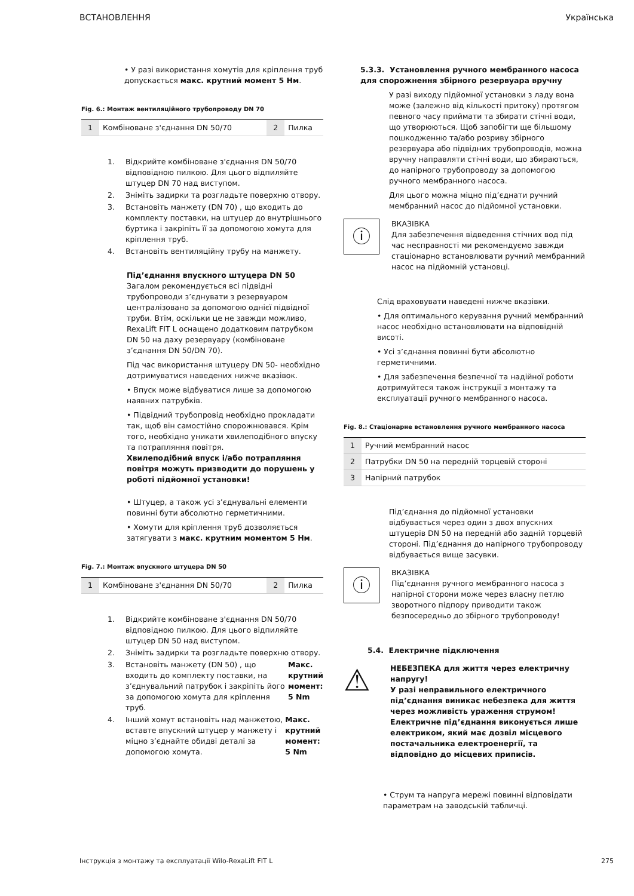ВСТАНОВЛЕННЯ Українська
• У разі використання хомутів для кріплення труб допускається макс. крутний момент 5 Нм.
Fig. 6.: Монтаж вентиляційного трубопроводу DN 70
| 1 | Комбіноване з'єднання DN 50/70 | 2 | Пилка |
1. Відкрийте комбіноване з'єднання DN 50/70 відповідною пилкою. Для цього відпиляйте штуцер DN 70 над виступом.
2. Зніміть задирки та розгладьте поверхню отвору.
3. Встановіть манжету (DN 70) , що входить до комплекту поставки, на штуцер до внутрішнього буртика і закріпіть її за допомогою хомута для кріплення труб.
4. Встановіть вентиляційну трубу на манжету.
Під’єднання впускного штуцера DN 50
Загалом рекомендується всі підвідні трубопроводи з’єднувати з резервуаром централізовано за допомогою однієї підвідної труби. Втім, оскільки це не завжди можливо, RexaLift FIT L оснащено додатковим патрубком DN 50 на даху резервуару (комбіноване з’єднання DN 50/DN 70).
Під час використання штуцеру DN 50- необхідно дотримуватися наведених нижче вказівок.
• Впуск може відбуватися лише за допомогою наявних патрубків.
• Підвідний трубопровід необхідно прокладати так, щоб він самостійно спорожнювався. Крім того, необхідно уникати хвилеподібного впуску та потрапляння повітря.
Хвилеподібний впуск і/або потрапляння повітря можуть призводити до порушень у роботі підйомної установки!
• Штуцер, а також усі з’єднувальні елементи повинні бути абсолютно герметичними.
• Хомути для кріплення труб дозволяється затягувати з макс. крутним моментом 5 Нм.
Fig. 7.: Монтаж впускного штуцера DN 50
| 1 | Комбіноване з'єднання DN 50/70 | 2 | Пилка |
1. Відкрийте комбіноване з'єднання DN 50/70 відповідною пилкою. Для цього відпиляйте штуцер DN 50 над виступом.
2. Зніміть задирки та розгладьте поверхню отвору.
3. Встановіть манжету (DN 50) , що входить до комплекту поставки, на з’єднувальний патрубок і закріпіть його за допомогою хомута для кріплення труб. Макс. крутний момент: 5 Nm
4. Інший хомут встановіть над манжетою, вставте впускний штуцер у манжету і міцно з’єднайте обидві деталі за допомогою хомута. Макс. крутний момент: 5 Nm
5.3.3. Установлення ручного мембранного насоса для спорожнення збірного резервуара вручну
У разі виходу підйомної установки з ладу вона може (залежно від кількості притоку) протягом певного часу приймати та збирати стічні води, що утворюються. Щоб запобігти ще більшому пошкодженню та/або розриву збірного резервуара або підвідних трубопроводів, можна вручну направляти стічні води, що збираються, до напірного трубопроводу за допомогою ручного мембранного насоса.
Для цього можна міцно під’єднати ручний мембранний насос до підйомної установки.
ⓘ
ВКАЗІВКА
Для забезпечення відведення стічних вод під час несправності ми рекомендуємо завжди стаціонарно встановлювати ручний мембранний насос на підйомній установці.
Слід враховувати наведені нижче вказівки.
• Для оптимального керування ручний мембранний насос необхідно встановлювати на відповідній висоті.
• Усі з’єднання повинні бути абсолютно герметичними.
• Для забезпечення безпечної та надійної роботи дотримуйтеся також інструкції з монтажу та експлуатації ручного мембранного насоса.
Fig. 8.: Стаціонарне встановлення ручного мембранного насоса
| 1 | Ручний мембранний насос |
| 2 | Патрубки DN 50 на передній торцевій стороні |
| 3 | Напірний патрубок |
Під’єднання до підйомної установки відбувається через один з двох впускних штуцерів DN 50 на передній або задній торцевій стороні. Під’єднання до напірного трубопроводу відбувається вище засувки.
ⓘ
ВКАЗІВКА
Під’єднання ручного мембранного насоса з напірної сторони може через власну петлю зворотного підпору приводити також безпосередньо до збірного трубопроводу!
5.4. Електричне підключення
⚠
НЕБЕЗПЕКА для життя через електричну напругу!
У разі неправильного електричного під’єднання виникає небезпека для життя через можливість ураження струмом! Електричне під’єднання виконується лише електриком, який має дозвіл місцевого постачальника електроенергії, та відповідно до місцевих приписів.
• Струм та напруга мережі повинні відповідати параметрам на заводській табличці.
Інструкція з монтажу та експлуатації Wilo-RexaLift FIT L 275